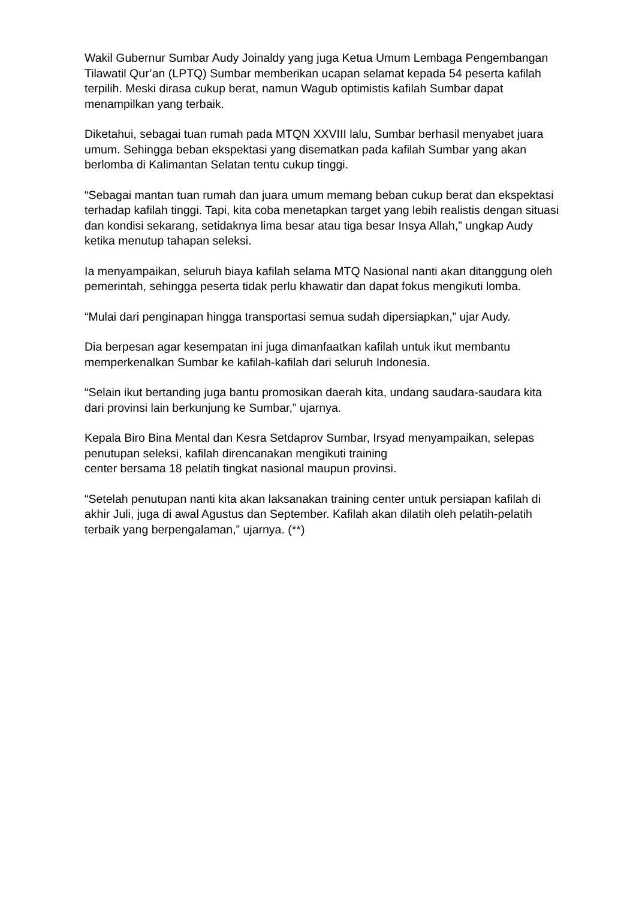Wakil Gubernur Sumbar Audy Joinaldy yang juga Ketua Umum Lembaga Pengembangan Tilawatil Qur’an (LPTQ) Sumbar memberikan ucapan selamat kepada 54 peserta kafilah terpilih. Meski dirasa cukup berat, namun Wagub optimistis kafilah Sumbar dapat menampilkan yang terbaik.
Diketahui, sebagai tuan rumah pada MTQN XXVIII lalu, Sumbar berhasil menyabet juara umum. Sehingga beban ekspektasi yang disematkan pada kafilah Sumbar yang akan berlomba di Kalimantan Selatan tentu cukup tinggi.
“Sebagai mantan tuan rumah dan juara umum memang beban cukup berat dan ekspektasi terhadap kafilah tinggi. Tapi, kita coba menetapkan target yang lebih realistis dengan situasi dan kondisi sekarang, setidaknya lima besar atau tiga besar Insya Allah,” ungkap Audy ketika menutup tahapan seleksi.
Ia menyampaikan, seluruh biaya kafilah selama MTQ Nasional nanti akan ditanggung oleh pemerintah, sehingga peserta tidak perlu khawatir dan dapat fokus mengikuti lomba.
“Mulai dari penginapan hingga transportasi semua sudah dipersiapkan,” ujar Audy.
Dia berpesan agar kesempatan ini juga dimanfaatkan kafilah untuk ikut membantu memperkenalkan Sumbar ke kafilah-kafilah dari seluruh Indonesia.
“Selain ikut bertanding juga bantu promosikan daerah kita, undang saudara-saudara kita dari provinsi lain berkunjung ke Sumbar,” ujarnya.
Kepala Biro Bina Mental dan Kesra Setdaprov Sumbar, Irsyad menyampaikan, selepas penutupan seleksi, kafilah direncanakan mengikuti training
center bersama 18 pelatih tingkat nasional maupun provinsi.
“Setelah penutupan nanti kita akan laksanakan training center untuk persiapan kafilah di akhir Juli, juga di awal Agustus dan September. Kafilah akan dilatih oleh pelatih-pelatih terbaik yang berpengalaman,” ujarnya. (**)